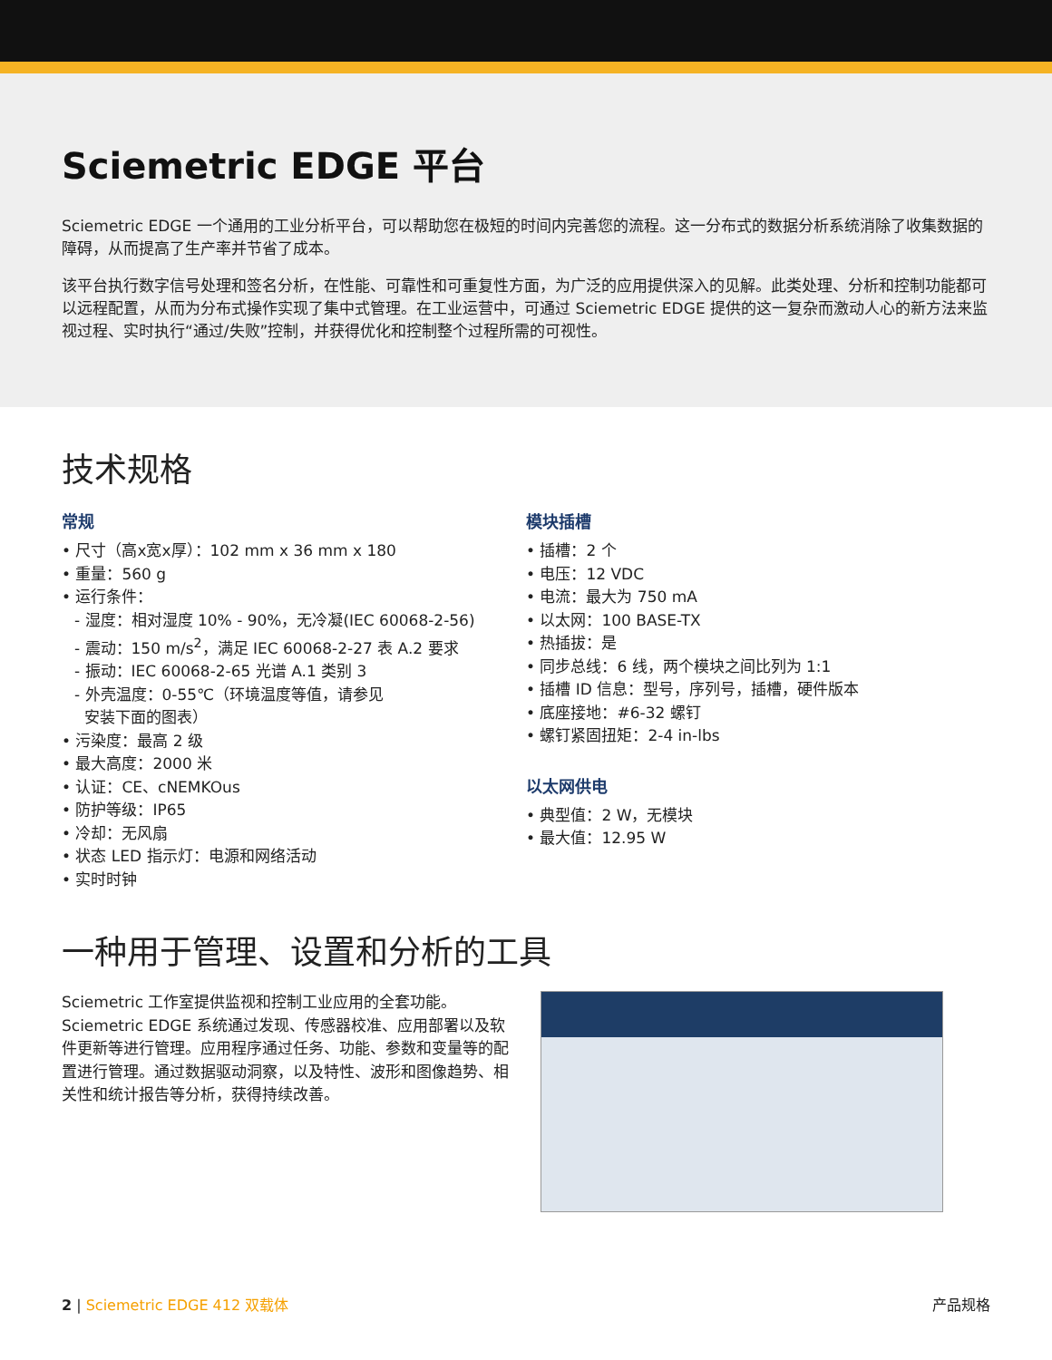Sciemetric EDGE 平台
Sciemetric EDGE 一个通用的工业分析平台，可以帮助您在极短的时间内完善您的流程。这一分布式的数据分析系统消除了收集数据的障碍，从而提高了生产率并节省了成本。
该平台执行数字信号处理和签名分析，在性能、可靠性和可重复性方面，为广泛的应用提供深入的见解。此类处理、分析和控制功能都可以远程配置，从而为分布式操作实现了集中式管理。在工业运营中，可通过 Sciemetric EDGE 提供的这一复杂而激动人心的新方法来监视过程、实时执行“通过/失败”控制，并获得优化和控制整个过程所需的可视性。
技术规格
常规
• 尺寸（高x宽x厚）：102 mm x 36 mm x 180
• 重量：560 g
• 运行条件：
- 湿度：相对湿度 10% - 90%，无冷凝(IEC 60068-2-56)
- 震动：150 m/s<sup>2</sup>，满足 IEC 60068-2-27 表 A.2 要求
- 振动：IEC 60068-2-65 光谱 A.1 类别 3
- 外壳温度：0-55℃（环境温度等值，请参见
安装下面的图表）
• 污染度：最高 2 级
• 最大高度：2000 米
• 认证：CE、cNEMKOus
• 防护等级：IP65
• 冷却：无风扇
• 状态 LED 指示灯：电源和网络活动
• 实时时钟
模块插槽
• 插槽：2 个
• 电压：12 VDC
• 电流：最大为 750 mA
• 以太网：100 BASE-TX
• 热插拔：是
• 同步总线：6 线，两个模块之间比列为 1:1
• 插槽 ID 信息：型号，序列号，插槽，硬件版本
• 底座接地：#6-32 螺钉
• 螺钉紧固扭矩：2-4 in-lbs
以太网供电
• 典型值：2 W，无模块
• 最大值：12.95 W
一种用于管理、设置和分析的工具
Sciemetric 工作室提供监视和控制工业应用的全套功能。Sciemetric EDGE 系统通过发现、传感器校准、应用部署以及软件更新等进行管理。应用程序通过任务、功能、参数和变量等的配置进行管理。通过数据驱动洞察，以及特性、波形和图像趋势、相关性和统计报告等分析，获得持续改善。
2 | Sciemetric EDGE 412 双载体 产品规格